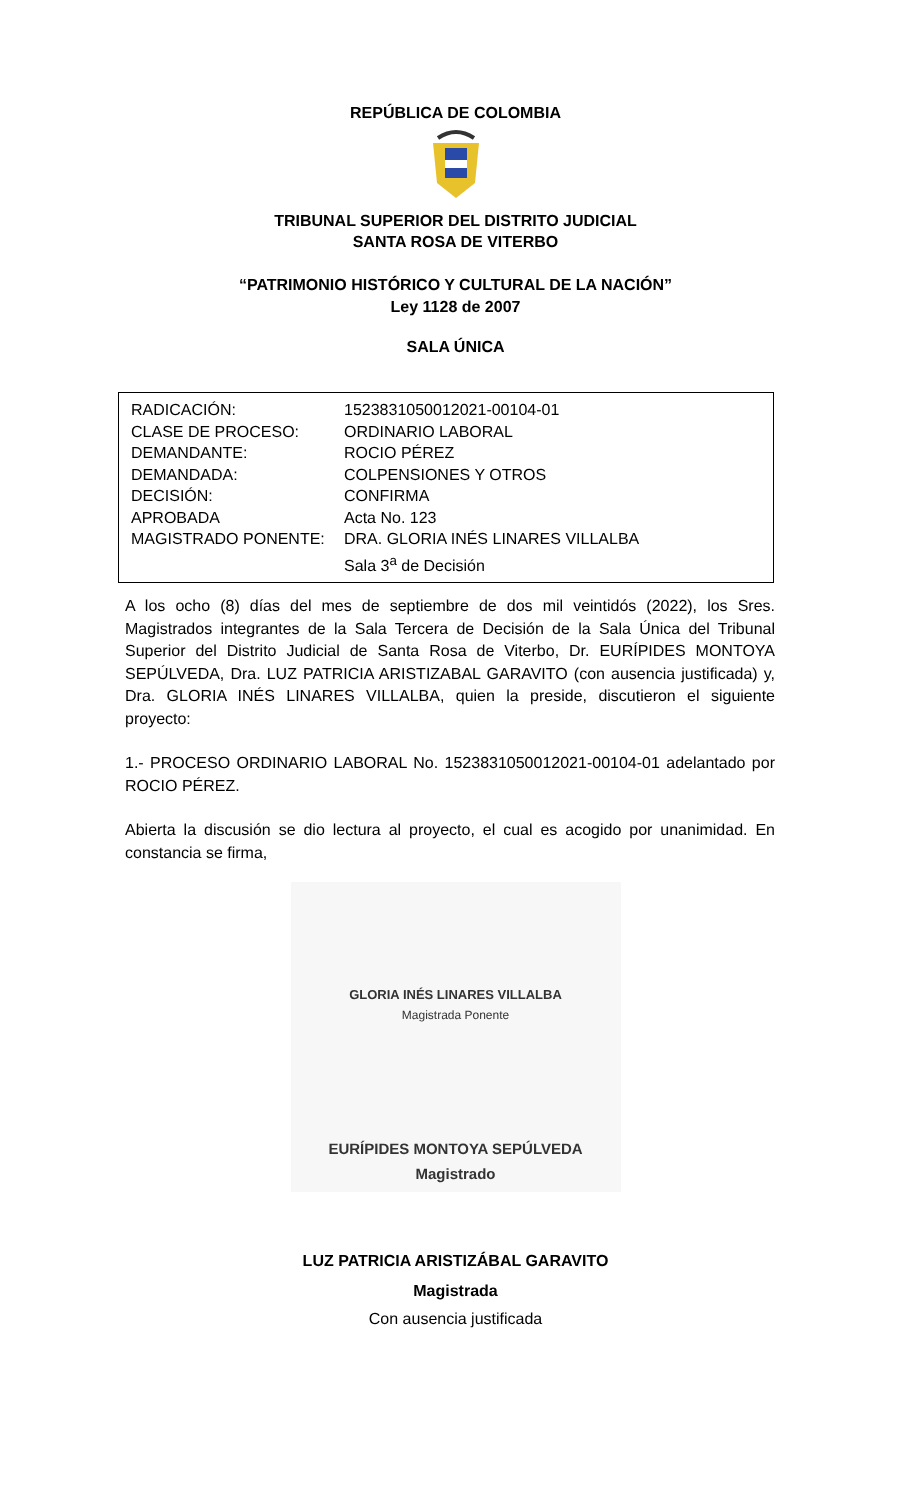REPÚBLICA DE COLOMBIA
TRIBUNAL SUPERIOR DEL DISTRITO JUDICIAL
SANTA ROSA DE VITERBO
“PATRIMONIO HISTÓRICO Y CULTURAL DE LA NACIÓN”
Ley 1128 de 2007
SALA ÚNICA
| RADICACIÓN: | 1523831050012021-00104-01 |
| CLASE DE PROCESO: | ORDINARIO LABORAL |
| DEMANDANTE: | ROCIO PÉREZ |
| DEMANDADA: | COLPENSIONES Y OTROS |
| DECISIÓN: | CONFIRMA |
| APROBADA | Acta No. 123 |
| MAGISTRADO PONENTE: | DRA. GLORIA INÉS LINARES VILLALBA |
| | Sala 3<sup>a</sup> de Decisión |
A los ocho (8) días del mes de septiembre de dos mil veintidós (2022), los Sres. Magistrados integrantes de la Sala Tercera de Decisión de la Sala Única del Tribunal Superior del Distrito Judicial de Santa Rosa de Viterbo, Dr. EURÍPIDES MONTOYA SEPÚLVEDA, Dra. LUZ PATRICIA ARISTIZABAL GARAVITO (con ausencia justificada) y, Dra. GLORIA INÉS LINARES VILLALBA, quien la preside, discutieron el siguiente proyecto:
1.- PROCESO ORDINARIO LABORAL No. 1523831050012021-00104-01 adelantado por ROCIO PÉREZ.
Abierta la discusión se dio lectura al proyecto, el cual es acogido por unanimidad. En constancia se firma,
GLORIA INÉS LINARES VILLALBA
Magistrada Ponente
EURÍPIDES MONTOYA SEPÚLVEDA
Magistrado
LUZ PATRICIA ARISTIZÁBAL GARAVITO
Magistrada
Con ausencia justificada